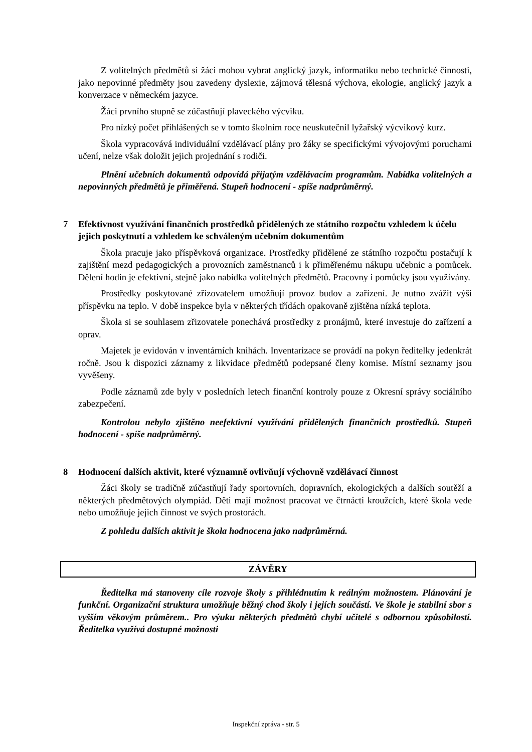Z volitelných předmětů si žáci mohou vybrat anglický jazyk, informatiku nebo technické činnosti, jako nepovinné předměty jsou zavedeny dyslexie, zájmová tělesná výchova, ekologie, anglický jazyk a konverzace v německém jazyce.
Žáci prvního stupně se zúčastňují plaveckého výcviku.
Pro nízký počet přihlášených se v tomto školním roce neuskutečnil lyžařský výcvikový kurz.
Škola vypracovává individuální vzdělávací plány pro žáky se specifickými vývojovými poruchami učení, nelze však doložit jejich projednání s rodiči.
Plnění učebních dokumentů odpovídá přijatým vzdělávacím programům. Nabídka volitelných a nepovinných předmětů je přiměřená. Stupeň hodnocení - spíše nadprůměrný.
7 Efektivnost využívání finančních prostředků přidělených ze státního rozpočtu vzhledem k účelu jejich poskytnutí a vzhledem ke schváleným učebním dokumentům
Škola pracuje jako příspěvková organizace. Prostředky přidělené ze státního rozpočtu postačují k zajištění mezd pedagogických a provozních zaměstnanců i k přiměřenému nákupu učebnic a pomůcek. Dělení hodin je efektivní, stejně jako nabídka volitelných předmětů. Pracovny i pomůcky jsou využívány.
Prostředky poskytované zřizovatelem umožňují provoz budov a zařízení. Je nutno zvážit výši příspěvku na teplo. V době inspekce byla v některých třídách opakovaně zjištěna nízká teplota.
Škola si se souhlasem zřizovatele ponechává prostředky z pronájmů, které investuje do zařízení a oprav.
Majetek je evidován v inventárních knihách. Inventarizace se provádí na pokyn ředitelky jedenkrát ročně. Jsou k dispozici záznamy z likvidace předmětů podepsané členy komise. Místní seznamy jsou vyvěšeny.
Podle záznamů zde byly v posledních letech finanční kontroly pouze z Okresní správy sociálního zabezpečení.
Kontrolou nebylo zjištěno neefektivní využívání přidělených finančních prostředků. Stupeň hodnocení - spíše nadprůměrný.
8 Hodnocení dalších aktivit, které významně ovlivňují výchovně vzdělávací činnost
Žáci školy se tradičně zúčastňují řady sportovních, dopravních, ekologických a dalších soutěží a některých předmětových olympiád. Děti mají možnost pracovat ve čtrnácti kroužcích, které škola vede nebo umožňuje jejich činnost ve svých prostorách.
Z pohledu dalších aktivit je škola hodnocena jako nadprůměrná.
ZÁVĚRY
Ředitelka má stanoveny cíle rozvoje školy s přihlédnutím k reálným možnostem. Plánování je funkční. Organizační struktura umožňuje běžný chod školy i jejích součástí. Ve škole je stabilní sbor s vyšším věkovým průměrem.. Pro výuku některých předmětů chybí učitelé s odbornou způsobilostí. Ředitelka využívá dostupné možnosti
Inspekční zpráva - str. 5